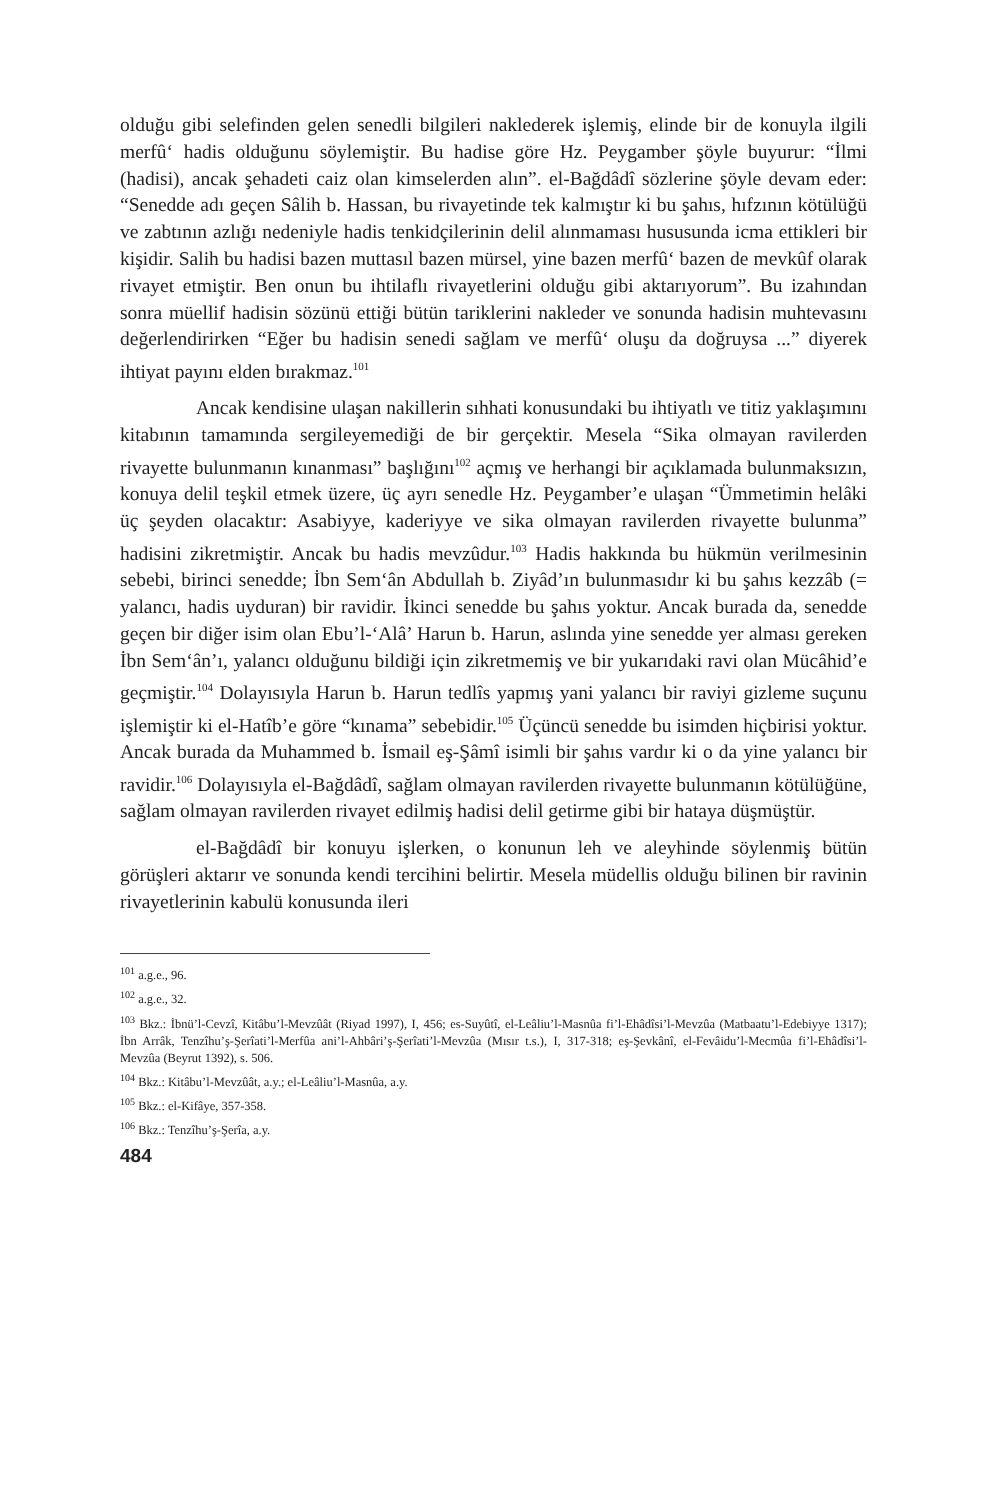olduğu gibi selefinden gelen senedli bilgileri naklederek işlemiş, elinde bir de konuyla ilgili merfû‘ hadis olduğunu söylemiştir. Bu hadise göre Hz. Peygamber şöyle buyurur: “İlmi (hadisi), ancak şehadeti caiz olan kimselerden alın”. el-Bağdâdî sözlerine şöyle devam eder: “Senedde adı geçen Sâlih b. Hassan, bu rivayetinde tek kalmıştır ki bu şahıs, hıfzının kötülüğü ve zabtının azlığı nedeniyle hadis tenkidçilerinin delil alınmaması hususunda icma ettikleri bir kişidir. Salih bu hadisi bazen muttasıl bazen mürsel, yine bazen merfû‘ bazen de mevkûf olarak rivayet etmiştir. Ben onun bu ihtilaflı rivayetlerini olduğu gibi aktarıyorum”. Bu izahından sonra müellif hadisin sözünü ettiği bütün tariklerini nakleder ve sonunda hadisin muhtevasını değerlendirirken “Eğer bu hadisin senedi sağlam ve merfû‘ oluşu da doğruysa ...” diyerek ihtiyat payını elden bırakmaz.<sup>101</sup>
Ancak kendisine ulaşan nakillerin sıhhati konusundaki bu ihtiyatlı ve titiz yaklaşımını kitabının tamamında sergileyemediği de bir gerçektir. Mesela “Sika olmayan ravilerden rivayette bulunmanın kınanması” başlığını<sup>102</sup> açmış ve herhangi bir açıklamada bulunmaksızın, konuya delil teşkil etmek üzere, üç ayrı senedle Hz. Peygamber’e ulaşan “Ümmetimin helâki üç şeyden olacaktır: Asabiyye, kaderiyye ve sika olmayan ravilerden rivayette bulunma” hadisini zikretmiştir. Ancak bu hadis mevzûdur.<sup>103</sup> Hadis hakkında bu hükmün verilmesinin sebebi, birinci senedde; İbn Sem‘ân Abdullah b. Ziyâd’ın bulunmasıdır ki bu şahıs kezzâb (= yalancı, hadis uyduran) bir ravidir. İkinci senedde bu şahıs yoktur. Ancak burada da, senedde geçen bir diğer isim olan Ebu’l-‘Alâ’ Harun b. Harun, aslında yine senedde yer alması gereken İbn Sem‘ân’ı, yalancı olduğunu bildiği için zikretmemiş ve bir yukarıdaki ravi olan Mücâhid’e geçmiştir.<sup>104</sup> Dolayısıyla Harun b. Harun tedlîs yapmış yani yalancı bir raviyi gizleme suçunu işlemiştir ki el-Hatîb’e göre “kınama” sebebidir.<sup>105</sup> Üçüncü senedde bu isimden hiçbirisi yoktur. Ancak burada da Muhammed b. İsmail eş-Şâmî isimli bir şahıs vardır ki o da yine yalancı bir ravidir.<sup>106</sup> Dolayısıyla el-Bağdâdî, sağlam olmayan ravilerden rivayette bulunmanın kötülüğüne, sağlam olmayan ravilerden rivayet edilmiş hadisi delil getirme gibi bir hataya düşmüştür.
el-Bağdâdî bir konuyu işlerken, o konunun leh ve aleyhinde söylenmiş bütün görüşleri aktarır ve sonunda kendi tercihini belirtir. Mesela müdellis olduğu bilinen bir ravinin rivayetlerinin kabulü konusunda ileri
<sup>101</sup> a.g.e., 96.
<sup>102</sup> a.g.e., 32.
<sup>103</sup> Bkz.: İbnü’l-Cevzî, Kitâbu’l-Mevzûât (Riyad 1997), I, 456; es-Suyûtî, el-Leâliu’l-Masnûa fi’l-Ehâdîsi’l-Mevzûa (Matbaatu’l-Edebiyye 1317); İbn Arrâk, Tenzîhu’ş-Şerîati’l-Merfûa ani’l-Ahbâri’ş-Şerîati’l-Mevzûa (Mısır t.s.), I, 317-318; eş-Şevkânî, el-Fevâidu’l-Mecmûa fi’l-Ehâdîsi’l-Mevzûa (Beyrut 1392), s. 506.
<sup>104</sup> Bkz.: Kitâbu’l-Mevzûât, a.y.; el-Leâliu’l-Masnûa, a.y.
<sup>105</sup> Bkz.: el-Kifâye, 357-358.
<sup>106</sup> Bkz.: Tenzîhu’ş-Şerîa, a.y.
484